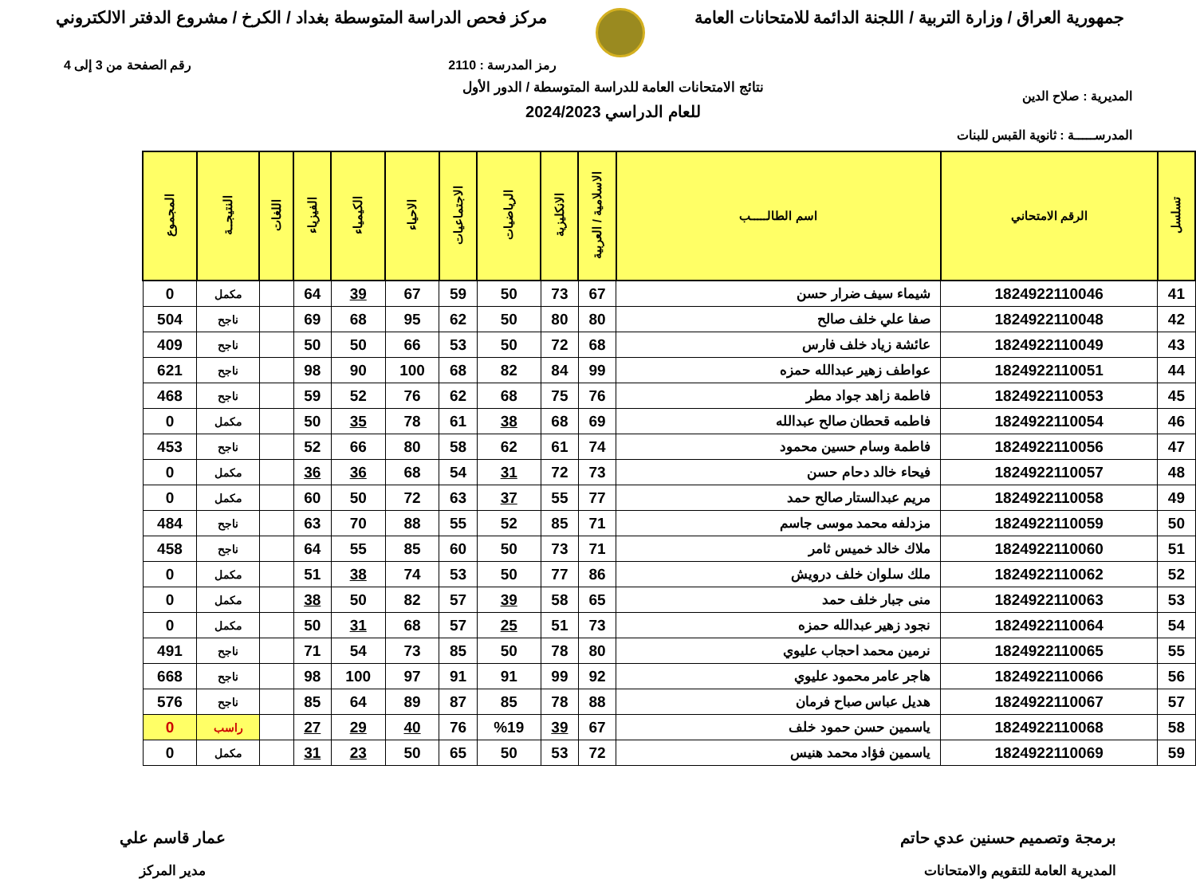جمهورية العراق / وزارة التربية / اللجنة الدائمة للامتحانات العامة
مركز فحص الدراسة المتوسطة بغداد / الكرخ / مشروع الدفتر الالكتروني
رمز المدرسة : 2110 رقم الصفحة من 3 إلى 4
المديرية : صلاح الدين
نتائج الامتحانات العامة للدراسة المتوسطة / الدور الأول
للعام الدراسي 2024/2023
المدرســـــة : ثانوية القبس للبنات
| تسلسل | الرقم الامتحاني | اسم الطالـــــب | الاسلامية / العربية | الانكليزية | الرياضيات | الاجتماعيات | الاحياء | الكيمياء | الفيزياء | اللغات | النتيجــة | المجموع |
| --- | --- | --- | --- | --- | --- | --- | --- | --- | --- | --- | --- | --- |
| 41 | 1824922110046 | شيماء سيف ضرار حسن | 67 | 73 | 50 | 59 | 67 | 39 | 64 | | مكمل | 0 |
| 42 | 1824922110048 | صفا علي خلف صالح | 80 | 80 | 50 | 62 | 95 | 68 | 69 | | ناجح | 504 |
| 43 | 1824922110049 | عائشة زياد خلف فارس | 68 | 72 | 50 | 53 | 66 | 50 | 50 | | ناجح | 409 |
| 44 | 1824922110051 | عواطف زهير عبدالله حمزه | 99 | 84 | 82 | 68 | 100 | 90 | 98 | | ناجح | 621 |
| 45 | 1824922110053 | فاطمة زاهد جواد مطر | 76 | 75 | 68 | 62 | 76 | 52 | 59 | | ناجح | 468 |
| 46 | 1824922110054 | فاطمه قحطان صالح عبدالله | 69 | 68 | 38 | 61 | 78 | 35 | 50 | | مكمل | 0 |
| 47 | 1824922110056 | فاطمة وسام حسين محمود | 74 | 61 | 62 | 58 | 80 | 66 | 52 | | ناجح | 453 |
| 48 | 1824922110057 | فيحاء خالد دحام حسن | 73 | 72 | 31 | 54 | 68 | 36 | 36 | | مكمل | 0 |
| 49 | 1824922110058 | مريم عبدالستار صالح حمد | 77 | 55 | 37 | 63 | 72 | 50 | 60 | | مكمل | 0 |
| 50 | 1824922110059 | مزدلفه محمد موسى جاسم | 71 | 85 | 52 | 55 | 88 | 70 | 63 | | ناجح | 484 |
| 51 | 1824922110060 | ملاك خالد خميس ثامر | 71 | 73 | 50 | 60 | 85 | 55 | 64 | | ناجح | 458 |
| 52 | 1824922110062 | ملك سلوان خلف درويش | 86 | 77 | 50 | 53 | 74 | 38 | 51 | | مكمل | 0 |
| 53 | 1824922110063 | منى جبار خلف حمد | 65 | 58 | 39 | 57 | 82 | 50 | 38 | | مكمل | 0 |
| 54 | 1824922110064 | نجود زهير عبدالله حمزه | 73 | 51 | 25 | 57 | 68 | 31 | 50 | | مكمل | 0 |
| 55 | 1824922110065 | نرمين محمد احجاب عليوي | 80 | 78 | 50 | 85 | 73 | 54 | 71 | | ناجح | 491 |
| 56 | 1824922110066 | هاجر عامر محمود عليوي | 92 | 99 | 91 | 91 | 97 | 100 | 98 | | ناجح | 668 |
| 57 | 1824922110067 | هديل عباس صباح فرمان | 88 | 78 | 85 | 87 | 89 | 64 | 85 | | ناجح | 576 |
| 58 | 1824922110068 | ياسمين حسن حمود خلف | 67 | 39 | %19 | 76 | 40 | 29 | 27 | | راسب | 0 |
| 59 | 1824922110069 | ياسمين فؤاد محمد هنيس | 72 | 53 | 50 | 65 | 50 | 23 | 31 | | مكمل | 0 |
برمجة وتصميم حسنين عدي حاتم
المديرية العامة للتقويم والامتحانات
عمار قاسم علي
مدير المركز